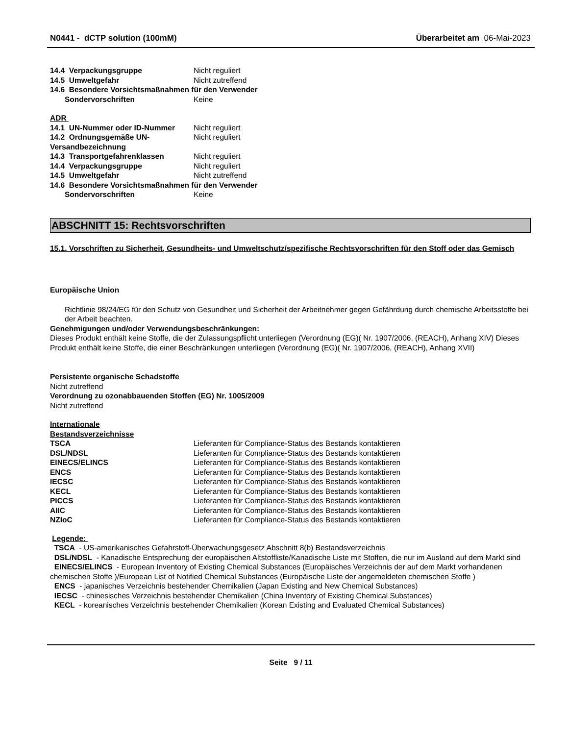N0441 - dCTP solution (100mM) Überarbeitet am 06-Mai-2023
14.4 Verpackungsgruppe Nicht reguliert
14.5 Umweltgefahr Nicht zutreffend
14.6 Besondere Vorsichtsmaßnahmen für den Verwender
Sondervorschriften Keine
ADR
14.1 UN-Nummer oder ID-Nummer Nicht reguliert
14.2 Ordnungsgemäße UN-Versandbezeichnung Nicht reguliert
14.3 Transportgefahrenklassen Nicht reguliert
14.4 Verpackungsgruppe Nicht reguliert
14.5 Umweltgefahr Nicht zutreffend
14.6 Besondere Vorsichtsmaßnahmen für den Verwender
Sondervorschriften Keine
ABSCHNITT 15: Rechtsvorschriften
15.1. Vorschriften zu Sicherheit, Gesundheits- und Umweltschutz/spezifische Rechtsvorschriften für den Stoff oder das Gemisch
Europäische Union
Richtlinie 98/24/EG für den Schutz von Gesundheit und Sicherheit der Arbeitnehmer gegen Gefährdung durch chemische Arbeitsstoffe bei der Arbeit beachten.
Genehmigungen und/oder Verwendungsbeschränkungen:
Dieses Produkt enthält keine Stoffe, die der Zulassungspflicht unterliegen (Verordnung (EG)( Nr. 1907/2006, (REACH), Anhang XIV) Dieses Produkt enthält keine Stoffe, die einer Beschränkungen unterliegen (Verordnung (EG)( Nr. 1907/2006, (REACH), Anhang XVII)
Persistente organische Schadstoffe
Nicht zutreffend
Verordnung zu ozonabbauenden Stoffen (EG) Nr. 1005/2009
Nicht zutreffend
Internationale
Bestandsverzeichnisse
TSCA Lieferanten für Compliance-Status des Bestands kontaktieren
DSL/NDSL Lieferanten für Compliance-Status des Bestands kontaktieren
EINECS/ELINCS Lieferanten für Compliance-Status des Bestands kontaktieren
ENCS Lieferanten für Compliance-Status des Bestands kontaktieren
IECSC Lieferanten für Compliance-Status des Bestands kontaktieren
KECL Lieferanten für Compliance-Status des Bestands kontaktieren
PICCS Lieferanten für Compliance-Status des Bestands kontaktieren
AIIC Lieferanten für Compliance-Status des Bestands kontaktieren
NZIoC Lieferanten für Compliance-Status des Bestands kontaktieren
Legende:
TSCA - US-amerikanisches Gefahrstoff-Überwachungsgesetz Abschnitt 8(b) Bestandsverzeichnis
DSL/NDSL - Kanadische Entsprechung der europäischen Altstoffliste/Kanadische Liste mit Stoffen, die nur im Ausland auf dem Markt sind
EINECS/ELINCS - European Inventory of Existing Chemical Substances (Europäisches Verzeichnis der auf dem Markt vorhandenen chemischen Stoffe )/European List of Notified Chemical Substances (Europäische Liste der angemeldeten chemischen Stoffe )
ENCS - japanisches Verzeichnis bestehender Chemikalien (Japan Existing and New Chemical Substances)
IECSC - chinesisches Verzeichnis bestehender Chemikalien (China Inventory of Existing Chemical Substances)
KECL - koreanisches Verzeichnis bestehender Chemikalien (Korean Existing and Evaluated Chemical Substances)
Seite 9 / 11